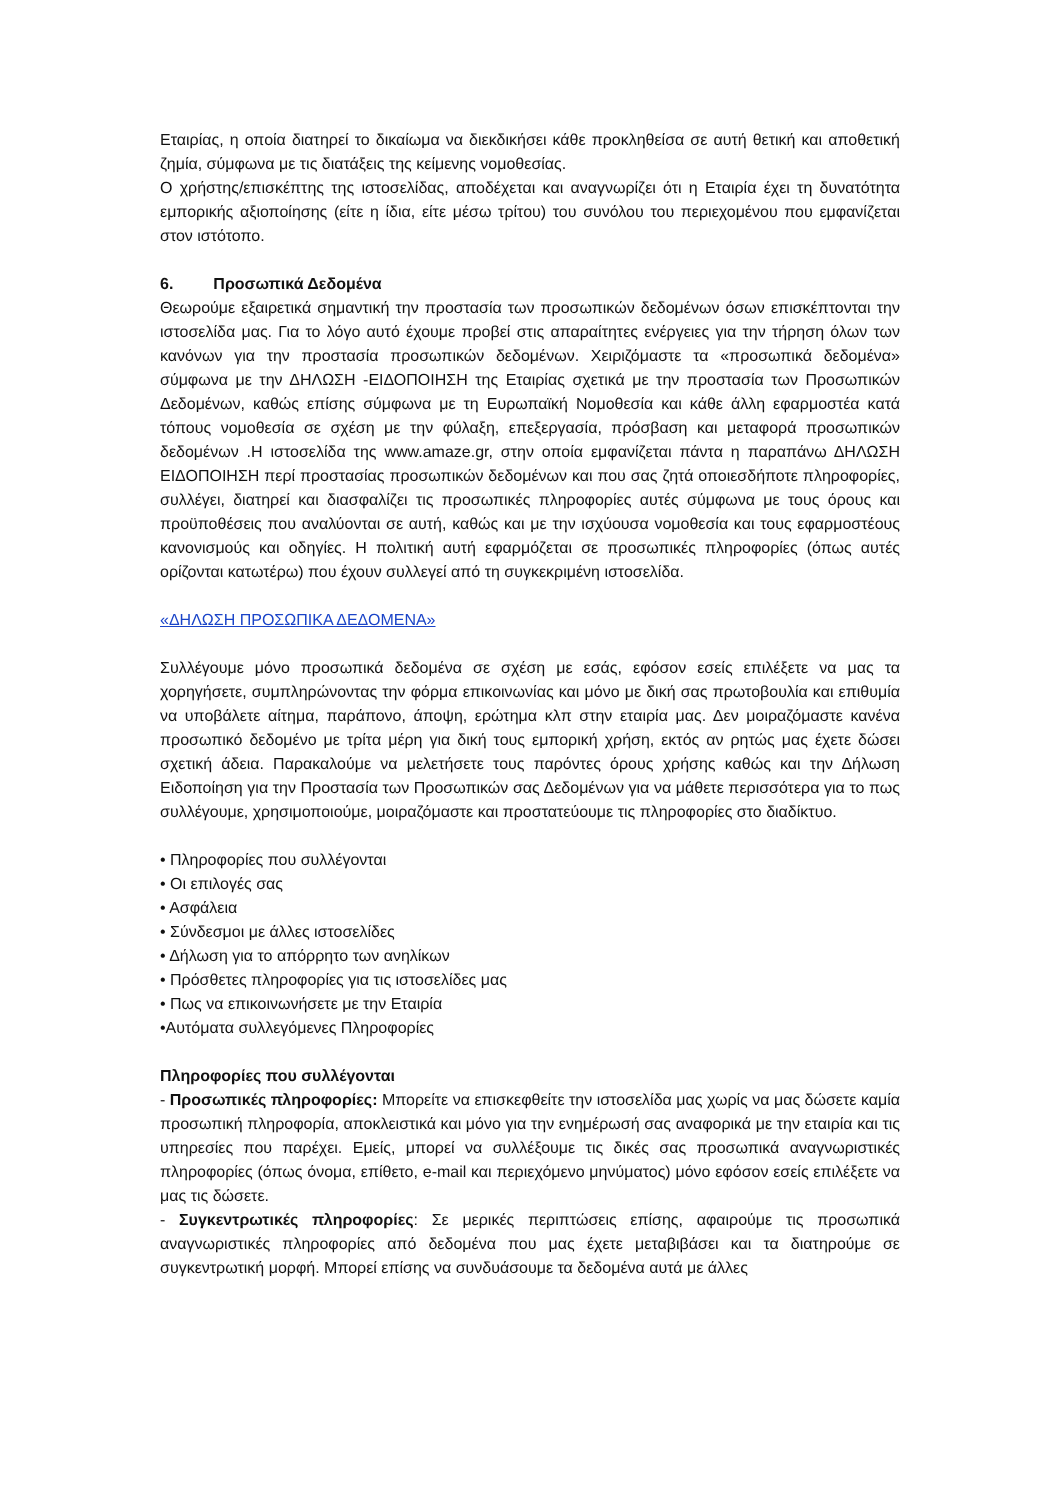Εταιρίας, η οποία διατηρεί το δικαίωμα να διεκδικήσει κάθε προκληθείσα σε αυτή θετική και αποθετική ζημία, σύμφωνα με τις διατάξεις της κείμενης νομοθεσίας.
Ο χρήστης/επισκέπτης της ιστοσελίδας, αποδέχεται και αναγνωρίζει ότι η Εταιρία έχει τη δυνατότητα εμπορικής αξιοποίησης (είτε η ίδια, είτε μέσω τρίτου) του συνόλου του περιεχομένου που εμφανίζεται στον ιστότοπο.
6. Προσωπικά Δεδομένα
Θεωρούμε εξαιρετικά σημαντική την προστασία των προσωπικών δεδομένων όσων επισκέπτονται την ιστοσελίδα μας. Για το λόγο αυτό έχουμε προβεί στις απαραίτητες ενέργειες για την τήρηση όλων των κανόνων για την προστασία προσωπικών δεδομένων. Χειριζόμαστε τα «προσωπικά δεδομένα» σύμφωνα με την ΔΗΛΩΣΗ -ΕΙΔΟΠΟΙΗΣΗ της Εταιρίας σχετικά με την προστασία των Προσωπικών Δεδομένων, καθώς επίσης σύμφωνα με τη Ευρωπαϊκή Νομοθεσία και κάθε άλλη εφαρμοστέα κατά τόπους νομοθεσία σε σχέση με την φύλαξη, επεξεργασία, πρόσβαση και μεταφορά προσωπικών δεδομένων .Η ιστοσελίδα της www.amaze.gr, στην οποία εμφανίζεται πάντα η παραπάνω ΔΗΛΩΣΗ ΕΙΔΟΠΟΙΗΣΗ περί προστασίας προσωπικών δεδομένων και που σας ζητά οποιεσδήποτε πληροφορίες, συλλέγει, διατηρεί και διασφαλίζει τις προσωπικές πληροφορίες αυτές σύμφωνα με τους όρους και προϋποθέσεις που αναλύονται σε αυτή, καθώς και με την ισχύουσα νομοθεσία και τους εφαρμοστέους κανονισμούς και οδηγίες. Η πολιτική αυτή εφαρμόζεται σε προσωπικές πληροφορίες (όπως αυτές ορίζονται κατωτέρω) που έχουν συλλεγεί από τη συγκεκριμένη ιστοσελίδα.
«ΔΗΛΩΣΗ ΠΡΟΣΩΠΙΚΑ ΔΕΔΟΜΕΝΑ»
Συλλέγουμε μόνο προσωπικά δεδομένα σε σχέση με εσάς, εφόσον εσείς επιλέξετε να μας τα χορηγήσετε, συμπληρώνοντας την φόρμα επικοινωνίας και μόνο με δική σας πρωτοβουλία και επιθυμία να υποβάλετε αίτημα, παράπονο, άποψη, ερώτημα κλπ στην εταιρία μας. Δεν μοιραζόμαστε κανένα προσωπικό δεδομένο με τρίτα μέρη για δική τους εμπορική χρήση, εκτός αν ρητώς μας έχετε δώσει σχετική άδεια. Παρακαλούμε να μελετήσετε τους παρόντες όρους χρήσης καθώς και την Δήλωση Ειδοποίηση για την Προστασία των Προσωπικών σας Δεδομένων για να μάθετε περισσότερα για το πως συλλέγουμε, χρησιμοποιούμε, μοιραζόμαστε και προστατεύουμε τις πληροφορίες στο διαδίκτυο.
• Πληροφορίες που συλλέγονται
• Οι επιλογές σας
• Ασφάλεια
• Σύνδεσμοι με άλλες ιστοσελίδες
• Δήλωση για το απόρρητο των ανηλίκων
• Πρόσθετες πληροφορίες για τις ιστοσελίδες μας
• Πως να επικοινωνήσετε με την Εταιρία
•Αυτόματα συλλεγόμενες Πληροφορίες
Πληροφορίες που συλλέγονται
- Προσωπικές πληροφορίες: Μπορείτε να επισκεφθείτε την ιστοσελίδα μας χωρίς να μας δώσετε καμία προσωπική πληροφορία, αποκλειστικά και μόνο για την ενημέρωσή σας αναφορικά με την εταιρία και τις υπηρεσίες που παρέχει. Εμείς, μπορεί να συλλέξουμε τις δικές σας προσωπικά αναγνωριστικές πληροφορίες (όπως όνομα, επίθετο, e-mail και περιεχόμενο μηνύματος) μόνο εφόσον εσείς επιλέξετε να μας τις δώσετε.
- Συγκεντρωτικές πληροφορίες: Σε μερικές περιπτώσεις επίσης, αφαιρούμε τις προσωπικά αναγνωριστικές πληροφορίες από δεδομένα που μας έχετε μεταβιβάσει και τα διατηρούμε σε συγκεντρωτική μορφή. Μπορεί επίσης να συνδυάσουμε τα δεδομένα αυτά με άλλες